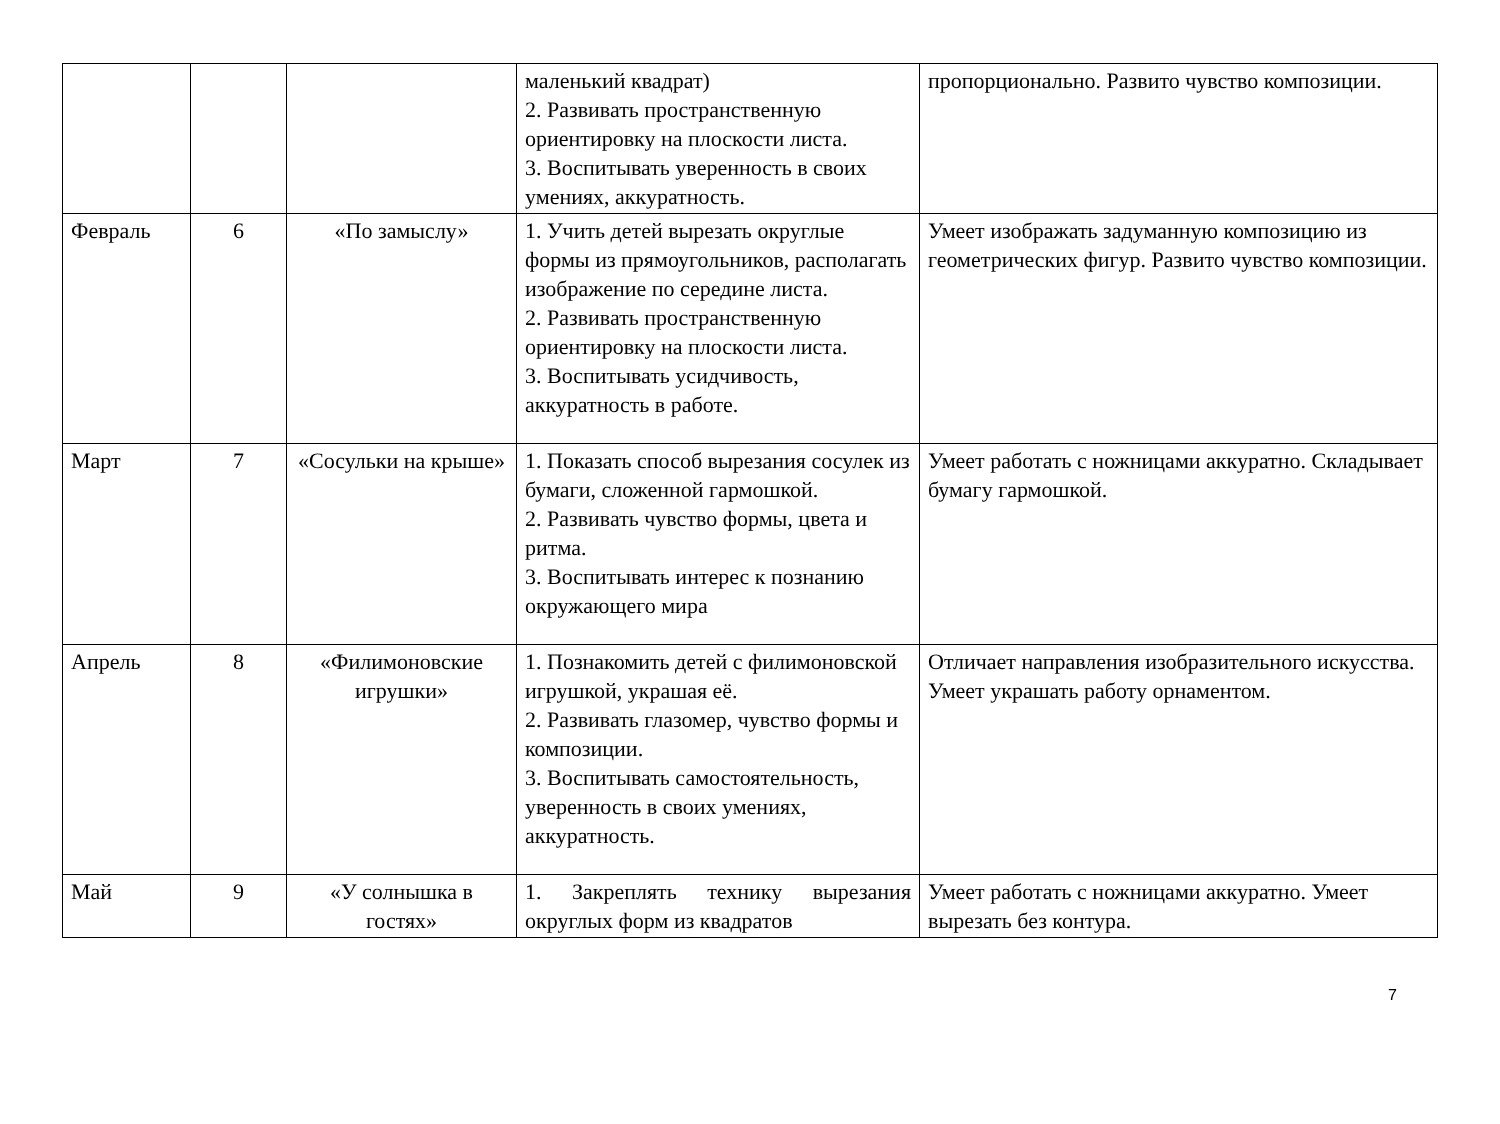| | | | маленький квадрат) 2. Развивать пространственную ориентировку на плоскости листа. 3. Воспитывать уверенность в своих умениях, аккуратность. | пропорционально. Развито чувство композиции. |
| Февраль | 6 | «По замыслу» | 1. Учить детей вырезать округлые формы из прямоугольников, располагать изображение по середине листа. 2. Развивать пространственную ориентировку на плоскости листа. 3. Воспитывать усидчивость, аккуратность в работе. | Умеет изображать задуманную композицию из геометрических фигур. Развито чувство композиции. |
| Март | 7 | «Сосульки на крыше» | 1. Показать способ вырезания сосулек из бумаги, сложенной гармошкой. 2. Развивать чувство формы, цвета и ритма. 3. Воспитывать интерес к познанию окружающего мира | Умеет работать с ножницами аккуратно. Складывает бумагу гармошкой. |
| Апрель | 8 | «Филимоновские игрушки» | 1. Познакомить детей с филимоновской игрушкой, украшая её. 2. Развивать глазомер, чувство формы и композиции. 3. Воспитывать самостоятельность, уверенность в своих умениях, аккуратность. | Отличает направления изобразительного искусства. Умеет украшать работу орнаментом. |
| Май | 9 | «У солнышка в гостях» | 1. Закреплять технику вырезания округлых форм из квадратов | Умеет работать с ножницами аккуратно. Умеет вырезать без контура. |
7